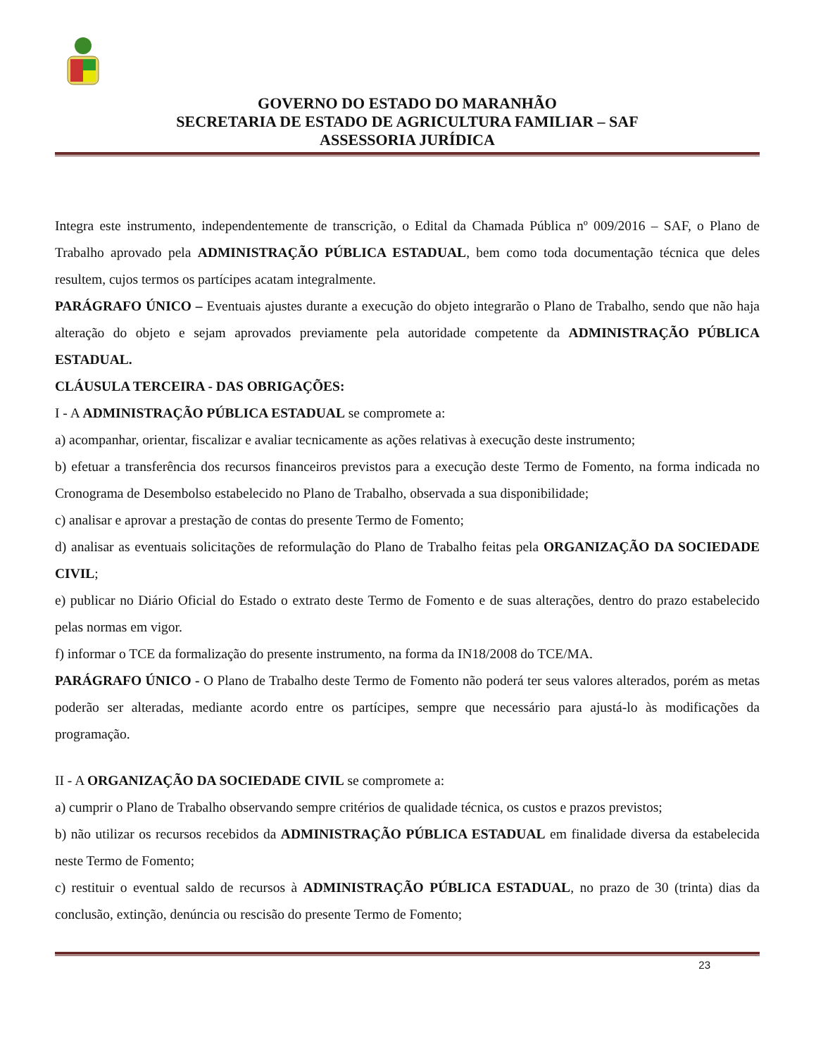GOVERNO DO ESTADO DO MARANHÃO
SECRETARIA DE ESTADO DE AGRICULTURA FAMILIAR – SAF
ASSESSORIA JURÍDICA
Integra este instrumento, independentemente de transcrição, o Edital da Chamada Pública nº 009/2016 – SAF, o Plano de Trabalho aprovado pela ADMINISTRAÇÃO PÚBLICA ESTADUAL, bem como toda documentação técnica que deles resultem, cujos termos os partícipes acatam integralmente.
PARÁGRAFO ÚNICO – Eventuais ajustes durante a execução do objeto integrarão o Plano de Trabalho, sendo que não haja alteração do objeto e sejam aprovados previamente pela autoridade competente da ADMINISTRAÇÃO PÚBLICA ESTADUAL.
CLÁUSULA TERCEIRA - DAS OBRIGAÇÕES:
I - A ADMINISTRAÇÃO PÚBLICA ESTADUAL se compromete a:
a) acompanhar, orientar, fiscalizar e avaliar tecnicamente as ações relativas à execução deste instrumento;
b) efetuar a transferência dos recursos financeiros previstos para a execução deste Termo de Fomento, na forma indicada no Cronograma de Desembolso estabelecido no Plano de Trabalho, observada a sua disponibilidade;
c) analisar e aprovar a prestação de contas do presente Termo de Fomento;
d) analisar as eventuais solicitações de reformulação do Plano de Trabalho feitas pela ORGANIZAÇÃO DA SOCIEDADE CIVIL;
e) publicar no Diário Oficial do Estado o extrato deste Termo de Fomento e de suas alterações, dentro do prazo estabelecido pelas normas em vigor.
f) informar o TCE da formalização do presente instrumento, na forma da IN18/2008 do TCE/MA.
PARÁGRAFO ÚNICO - O Plano de Trabalho deste Termo de Fomento não poderá ter seus valores alterados, porém as metas poderão ser alteradas, mediante acordo entre os partícipes, sempre que necessário para ajustá-lo às modificações da programação.
II - A ORGANIZAÇÃO DA SOCIEDADE CIVIL se compromete a:
a) cumprir o Plano de Trabalho observando sempre critérios de qualidade técnica, os custos e prazos previstos;
b) não utilizar os recursos recebidos da ADMINISTRAÇÃO PÚBLICA ESTADUAL em finalidade diversa da estabelecida neste Termo de Fomento;
c) restituir o eventual saldo de recursos à ADMINISTRAÇÃO PÚBLICA ESTADUAL, no prazo de 30 (trinta) dias da conclusão, extinção, denúncia ou rescisão do presente Termo de Fomento;
23